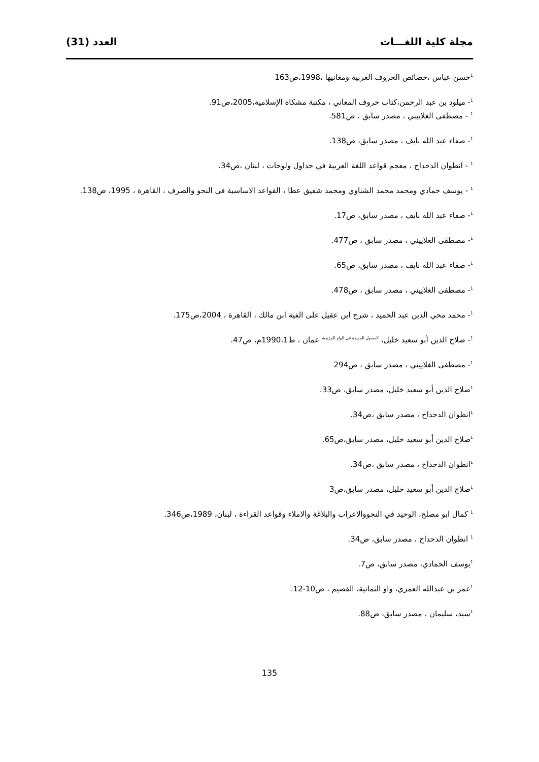مجلة كلية اللغـــات العدد (31)
<sup>1</sup> حسن عباس ،خصائص الحروف العربية ومعانيها ،1998،ص163
<sup>1</sup>- ميلود بن عبد الرحمن،كتاب حروف المعاني ، مكتبة مشكاة الإسلامية،2005،ص91.
<sup>1</sup> - مصطفى الغلاييني ، مصدر سابق ، ص581.
<sup>1</sup>- صفاء عبد الله نايف ، مصدر سابق، ص138.
<sup>1</sup> - انطوان الدحداح ، معجم قواعد اللغة العربية في جداول ولوحات ، لبنان ،ص34.
<sup>1</sup> - يوسف حمادي ومحمد محمد الشناوي ومحمد شفيق عطا ، القواعد الاساسية في النحو والصرف ، القاهرة ، 1995، ص138.
<sup>1</sup>- صفاء عبد الله نايف ، مصدر سابق، ص17.
<sup>1</sup>- مصطفى الغلاييني ، مصدر سابق ، ص477.
<sup>1</sup>- صفاء عبد الله نايف ، مصدر سابق، ص65.
<sup>1</sup>- مصطفى الغلاييني ، مصدر سابق ، ص478.
<sup>1</sup>- محمد محي الدين عبد الحميد ، شرح ابن عقيل على الفية ابن مالك ، القاهرة ، 2004،ص175.
<sup>1</sup>- صلاح الدين أبو سعيد خليل، <sup>الفصول المفيدة في الواو المزيدة،</sup> عمان ، ط1990،1م، ص47.
<sup>1</sup>- مصطفى الغلاييني ، مصدر سابق ، ص294
<sup>1</sup> صلاح الدين أبو سعيد خليل، مصدر سابق، ص33.
<sup>1</sup> انطوان الدحداح ، مصدر سابق ،ص34.
<sup>1</sup> صلاح الدين أبو سعيد خليل، مصدر سابق،ص65.
<sup>1</sup> انطوان الدحداح ، مصدر سابق ،ص34.
<sup>1</sup> صلاح الدين أبو سعيد خليل، مصدر سابق،ص3
<sup>1</sup> كمال ابو مصلح، الوحيد في النحووالاعراب والبلاغة والاملاء وقواعد القراءة ، لبنان، 1989،ص346.
<sup>1</sup> انطوان الدحداح ، مصدر سابق، ص34.
<sup>1</sup> يوسف الحمادي، مصدر سابق، ص7.
<sup>1</sup> عمر بن عبدالله العمري، واو الثمانية، القصيم ، ص10-12.
<sup>1</sup> سيد، سليمان ، مصدر سابق، ص88.
135